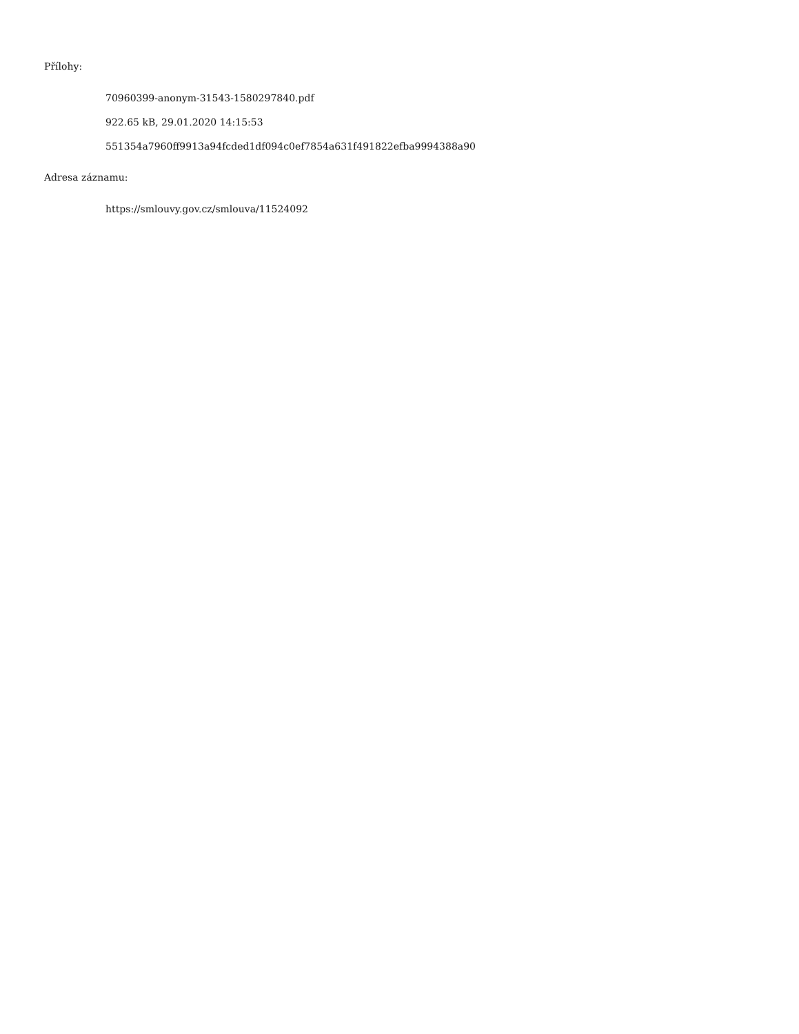Přílohy:
70960399-anonym-31543-1580297840.pdf
922.65 kB, 29.01.2020 14:15:53
551354a7960ff9913a94fcded1df094c0ef7854a631f491822efba9994388a90
Adresa záznamu:
https://smlouvy.gov.cz/smlouva/11524092